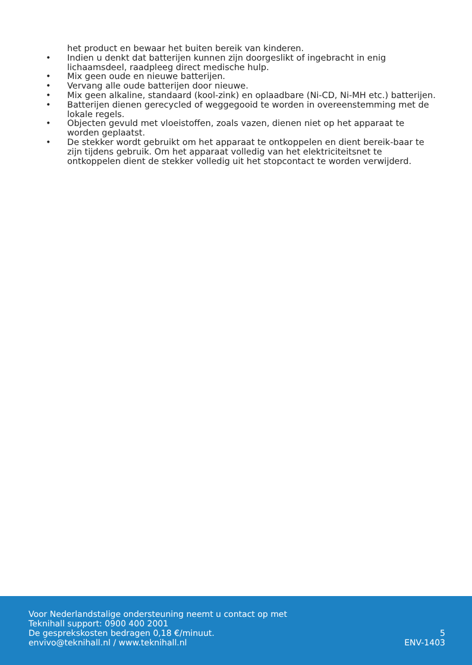het product en bewaar het buiten bereik van kinderen.
• Indien u denkt dat batterijen kunnen zijn doorgeslikt of ingebracht in enig lichaamsdeel, raadpleeg direct medische hulp.
• Mix geen oude en nieuwe batterijen.
• Vervang alle oude batterijen door nieuwe.
• Mix geen alkaline, standaard (kool-zink) en oplaadbare (Ni-CD, Ni-MH etc.) batterijen.
• Batterijen dienen gerecycled of weggegooid te worden in overeenstemming met de lokale regels.
• Objecten gevuld met vloeistoffen, zoals vazen, dienen niet op het apparaat te worden geplaatst.
• De stekker wordt gebruikt om het apparaat te ontkoppelen en dient bereik-baar te zijn tijdens gebruik. Om het apparaat volledig van het elektriciteitsnet te ontkoppelen dient de stekker volledig uit het stopcontact te worden verwijderd.
Voor Nederlandstalige ondersteuning neemt u contact op met
Teknihall support: 0900 400 2001
De gesprekskosten bedragen 0,18 €/minuut.
envivo@teknihall.nl / www.teknihall.nl
5
ENV-1403